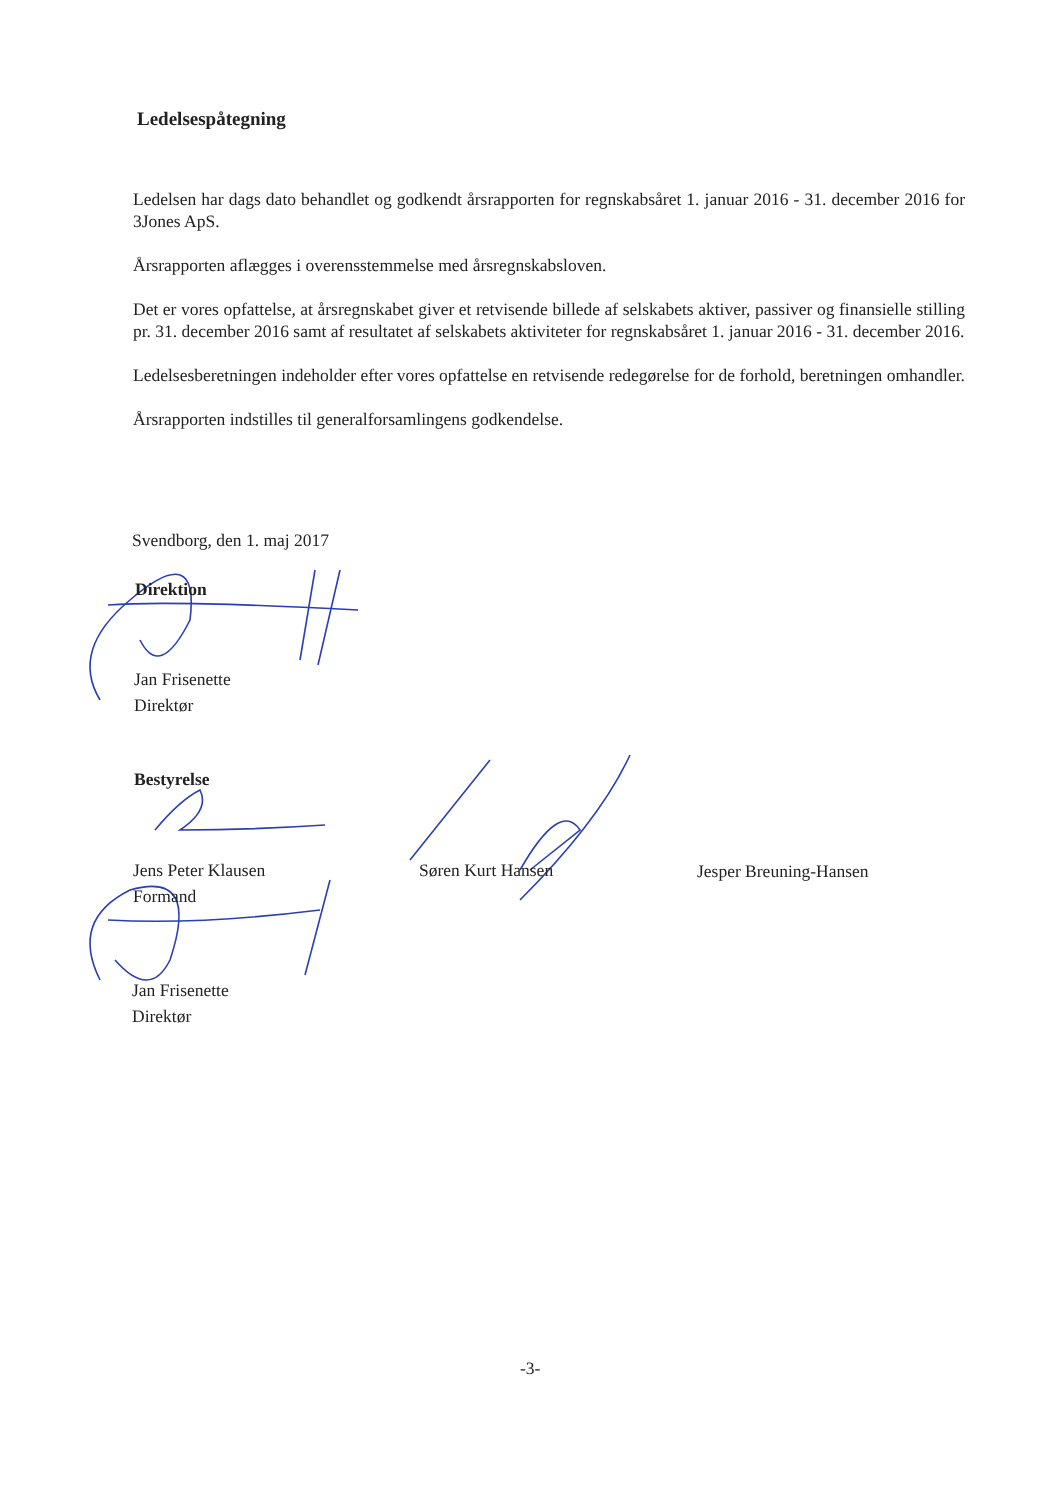Ledelsespåtegning
Ledelsen har dags dato behandlet og godkendt årsrapporten for regnskabsåret 1. januar 2016 - 31. december 2016 for 3Jones ApS.
Årsrapporten aflægges i overensstemmelse med årsregnskabsloven.
Det er vores opfattelse, at årsregnskabet giver et retvisende billede af selskabets aktiver, passiver og finansielle stilling pr. 31. december 2016 samt af resultatet af selskabets aktiviteter for regnskabsåret 1. januar 2016 - 31. december 2016.
Ledelsesberetningen indeholder efter vores opfattelse en retvisende redegørelse for de forhold, beretningen omhandler.
Årsrapporten indstilles til generalforsamlingens godkendelse.
Svendborg, den 1. maj 2017
Direktion
Jan Frisenette
Direktør
Bestyrelse
Jens Peter Klausen
Formand
Søren Kurt Hansen Jesper Breuning-Hansen
Jan Frisenette
Direktør
-3-